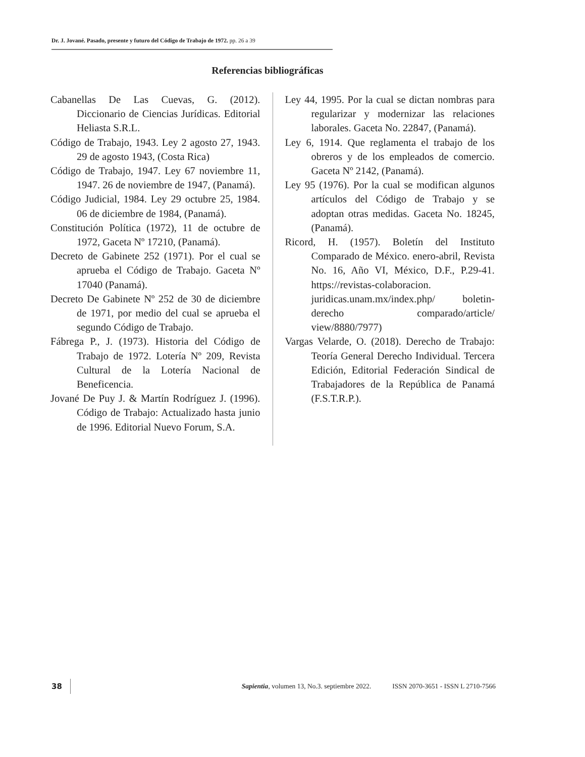Dr. J. Jované. Pasado, presente y futuro del Código de Trabajo de 1972. pp. 26 a 39
Referencias bibliográficas
Cabanellas De Las Cuevas, G. (2012). Diccionario de Ciencias Jurídicas. Editorial Heliasta S.R.L.
Código de Trabajo, 1943. Ley 2 agosto 27, 1943. 29 de agosto 1943, (Costa Rica)
Código de Trabajo, 1947. Ley 67 noviembre 11, 1947. 26 de noviembre de 1947, (Panamá).
Código Judicial, 1984. Ley 29 octubre 25, 1984. 06 de diciembre de 1984, (Panamá).
Constitución Política (1972), 11 de octubre de 1972, Gaceta Nº 17210, (Panamá).
Decreto de Gabinete 252 (1971). Por el cual se aprueba el Código de Trabajo. Gaceta Nº 17040 (Panamá).
Decreto De Gabinete Nº 252 de 30 de diciembre de 1971, por medio del cual se aprueba el segundo Código de Trabajo.
Fábrega P., J. (1973). Historia del Código de Trabajo de 1972. Lotería Nº 209, Revista Cultural de la Lotería Nacional de Beneficencia.
Jované De Puy J. & Martín Rodríguez J. (1996). Código de Trabajo: Actualizado hasta junio de 1996. Editorial Nuevo Forum, S.A.
Ley 44, 1995. Por la cual se dictan nombras para regularizar y modernizar las relaciones laborales. Gaceta No. 22847, (Panamá).
Ley 6, 1914. Que reglamenta el trabajo de los obreros y de los empleados de comercio. Gaceta Nº 2142, (Panamá).
Ley 95 (1976). Por la cual se modifican algunos artículos del Código de Trabajo y se adoptan otras medidas. Gaceta No. 18245, (Panamá).
Ricord, H. (1957). Boletín del Instituto Comparado de México. enero-abril, Revista No. 16, Año VI, México, D.F., P.29-41. https://revistas-colaboracion. juridicas.unam.mx/index.php/ boletin-derecho comparado/article/ view/8880/7977)
Vargas Velarde, O. (2018). Derecho de Trabajo: Teoría General Derecho Individual. Tercera Edición, Editorial Federación Sindical de Trabajadores de la República de Panamá (F.S.T.R.P.).
38 Sapientia, volumen 13, No.3. septiembre 2022. ISSN 2070-3651 - ISSN L 2710-7566